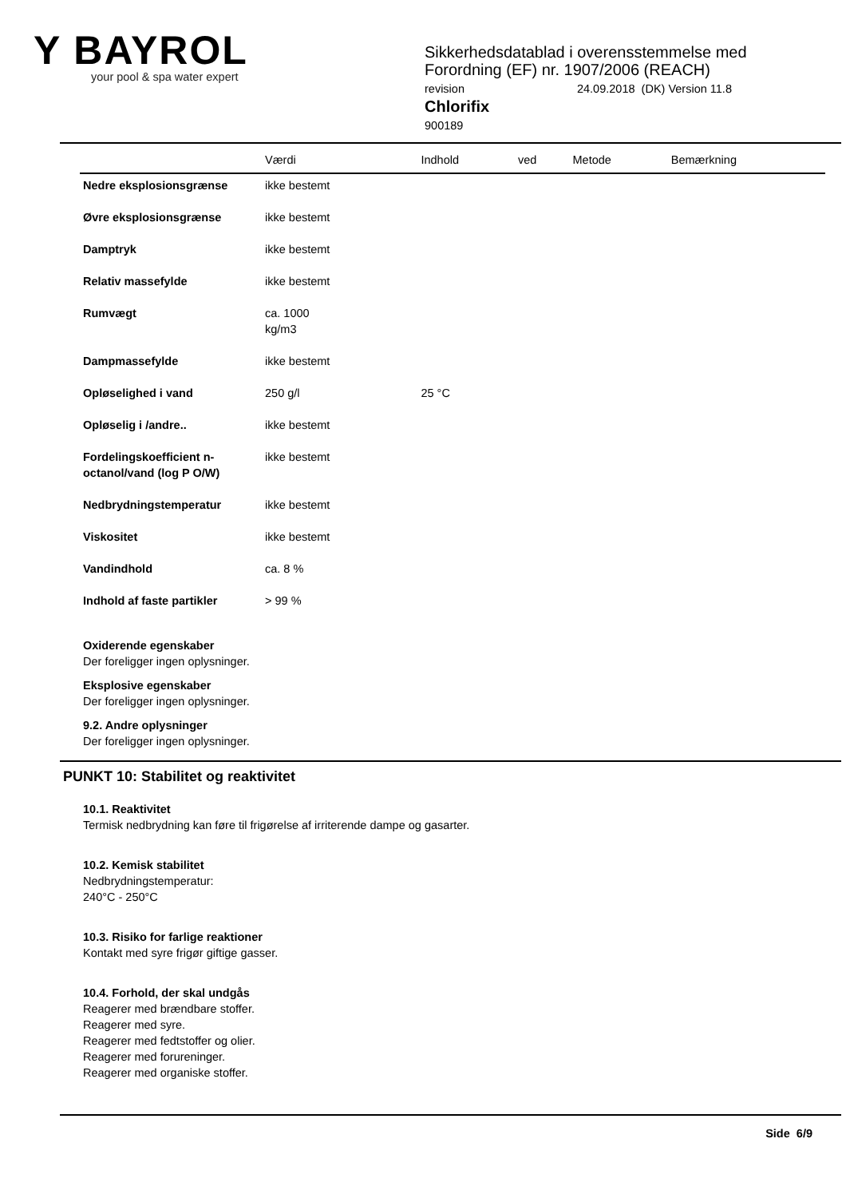Y BAYROL
your pool & spa water expert
Sikkerhedsdatablad i overensstemmelse med
Forordning (EF) nr. 1907/2006 (REACH)
revision 24.09.2018 (DK) Version 11.8
Chlorifix
900189
| | Værdi | Indhold | ved | Metode | Bemærkning |
| --- | --- | --- | --- | --- | --- |
| Nedre eksplosionsgrænse | ikke bestemt | | | | |
| Øvre eksplosionsgrænse | ikke bestemt | | | | |
| Damptryk | ikke bestemt | | | | |
| Relativ massefylde | ikke bestemt | | | | |
| Rumvægt | ca. 1000 kg/m3 | | | | |
| Dampmassefylde | ikke bestemt | | | | |
| Opløselighed i vand | 250 g/l | 25 °C | | | |
| Opløselig i /andre.. | ikke bestemt | | | | |
| Fordelingskoefficient n-octanol/vand (log P O/W) | ikke bestemt | | | | |
| Nedbrydningstemperatur | ikke bestemt | | | | |
| Viskositet | ikke bestemt | | | | |
| Vandindhold | ca. 8 % | | | | |
| Indhold af faste partikler | > 99 % | | | | |
Oxiderende egenskaber
Der foreligger ingen oplysninger.
Eksplosive egenskaber
Der foreligger ingen oplysninger.
9.2. Andre oplysninger
Der foreligger ingen oplysninger.
PUNKT 10: Stabilitet og reaktivitet
10.1. Reaktivitet
Termisk nedbrydning kan føre til frigørelse af irriterende dampe og gasarter.
10.2. Kemisk stabilitet
Nedbrydningstemperatur:
240°C - 250°C
10.3. Risiko for farlige reaktioner
Kontakt med syre frigør giftige gasser.
10.4. Forhold, der skal undgås
Reagerer med brændbare stoffer.
Reagerer med syre.
Reagerer med fedtstoffer og olier.
Reagerer med forureninger.
Reagerer med organiske stoffer.
Side 6/9